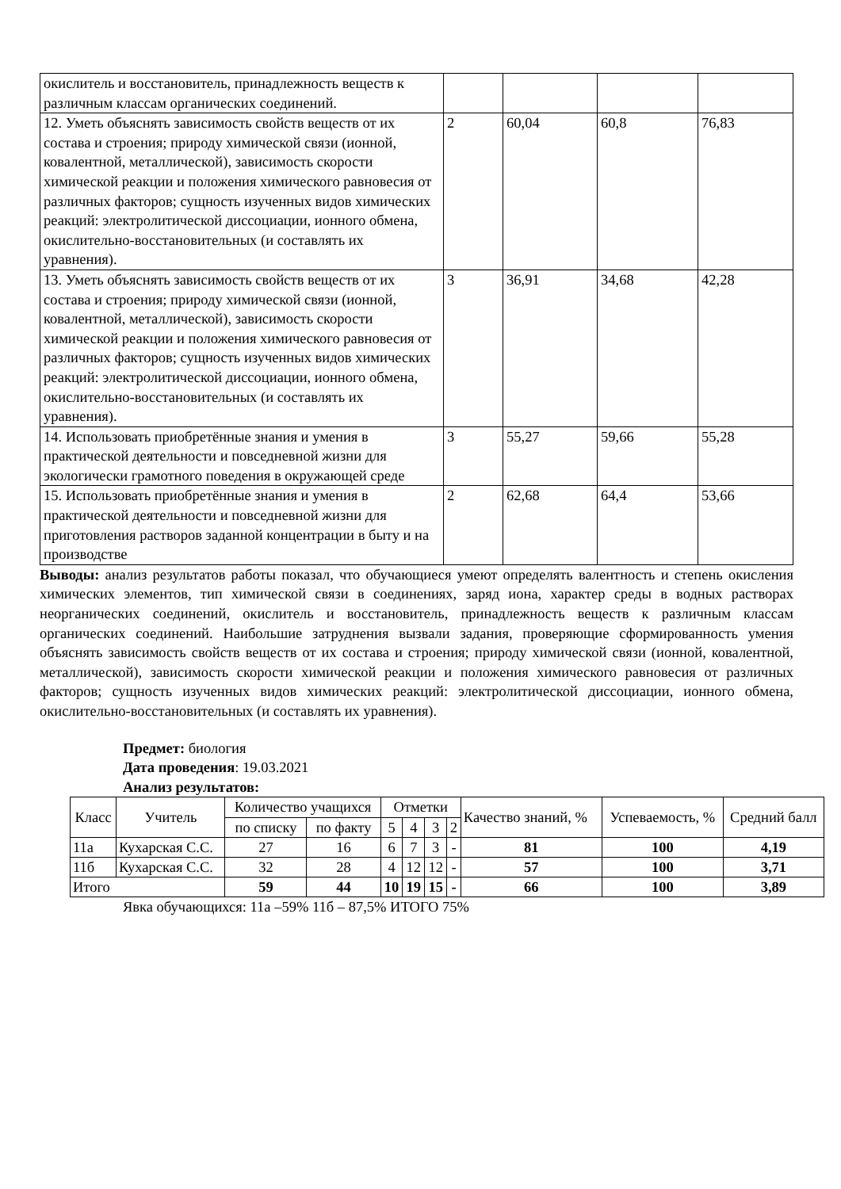| окислитель и восстановитель, принадлежность веществ к различным классам органических соединений. | | | | |
| 12. Уметь объяснять зависимость свойств веществ от их состава и строения; природу химической связи (ионной, ковалентной, металлической), зависимость скорости химической реакции и положения химического равновесия от различных факторов; сущность изученных видов химических реакций: электролитической диссоциации, ионного обмена, окислительно-восстановительных (и составлять их уравнения). | 2 | 60,04 | 60,8 | 76,83 |
| 13. Уметь объяснять зависимость свойств веществ от их состава и строения; природу химической связи (ионной, ковалентной, металлической), зависимость скорости химической реакции и положения химического равновесия от различных факторов; сущность изученных видов химических реакций: электролитической диссоциации, ионного обмена, окислительно-восстановительных (и составлять их уравнения). | 3 | 36,91 | 34,68 | 42,28 |
| 14. Использовать приобретённые знания и умения в практической деятельности и повседневной жизни для экологически грамотного поведения в окружающей среде | 3 | 55,27 | 59,66 | 55,28 |
| 15. Использовать приобретённые знания и умения в практической деятельности и повседневной жизни для приготовления растворов заданной концентрации в быту и на производстве | 2 | 62,68 | 64,4 | 53,66 |
Выводы: анализ результатов работы показал, что обучающиеся умеют определять валентность и степень окисления химических элементов, тип химической связи в соединениях, заряд иона, характер среды в водных растворах неорганических соединений, окислитель и восстановитель, принадлежность веществ к различным классам органических соединений. Наибольшие затруднения вызвали задания, проверяющие сформированность умения объяснять зависимость свойств веществ от их состава и строения; природу химической связи (ионной, ковалентной, металлической), зависимость скорости химической реакции и положения химического равновесия от различных факторов; сущность изученных видов химических реакций: электролитической диссоциации, ионного обмена, окислительно-восстановительных (и составлять их уравнения).
Предмет: биология
Дата проведения: 19.03.2021
Анализ результатов:
| Класс | Учитель | Количество учащихся | | Отметки | | | | Качество знаний, % | Успеваемость, % | Средний балл |
| --- | --- | --- | --- | --- | --- | --- | --- | --- | --- | --- |
| | | по списку | по факту | 5 | 4 | 3 | 2 | | | |
| 11а | Кухарская С.С. | 27 | 16 | 6 | 7 | 3 | - | 81 | 100 | 4,19 |
| 11б | Кухарская С.С. | 32 | 28 | 4 | 12 | 12 | - | 57 | 100 | 3,71 |
| Итого | | 59 | 44 | 10 | 19 | 15 | - | 66 | 100 | 3,89 |
Явка обучающихся: 11а –59% 11б – 87,5% ИТОГО 75%